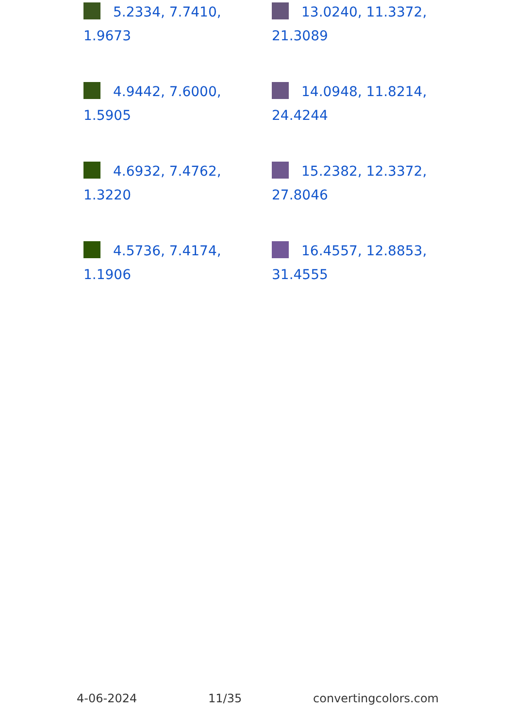5.2334, 7.7410, 1.9673
13.0240, 11.3372, 21.3089
4.9442, 7.6000, 1.5905
14.0948, 11.8214, 24.4244
4.6932, 7.4762, 1.3220
15.2382, 12.3372, 27.8046
4.5736, 7.4174, 1.1906
16.4557, 12.8853, 31.4555
4-06-2024 11/35 convertingcolors.com